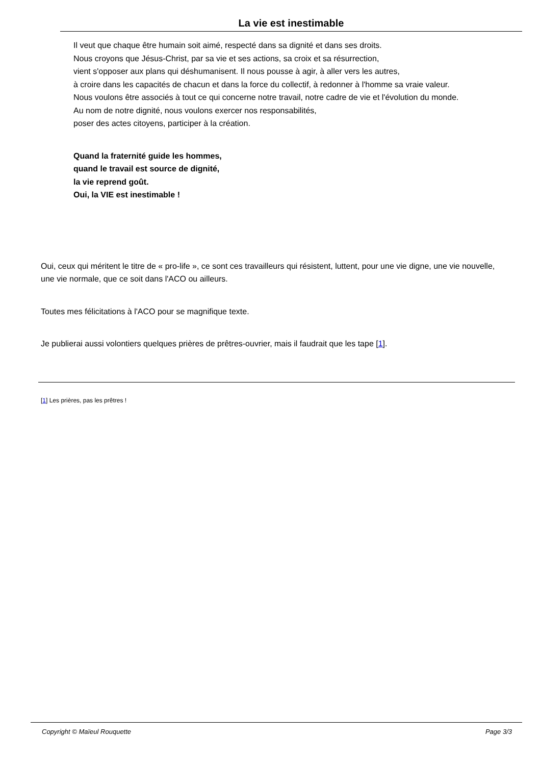La vie est inestimable
Il veut que chaque être humain soit aimé, respecté dans sa dignité et dans ses droits.
Nous croyons que Jésus-Christ, par sa vie et ses actions, sa croix et sa résurrection,
vient s'opposer aux plans qui déshumanisent. Il nous pousse à agir, à aller vers les autres,
à croire dans les capacités de chacun et dans la force du collectif, à redonner à l'homme sa vraie valeur.
Nous voulons être associés à tout ce qui concerne notre travail, notre cadre de vie et l'évolution du monde.
Au nom de notre dignité, nous voulons exercer nos responsabilités,
poser des actes citoyens, participer à la création.
Quand la fraternité guide les hommes,
quand le travail est source de dignité,
la vie reprend goût.
Oui, la VIE est inestimable !
Oui, ceux qui méritent le titre de « pro-life », ce sont ces travailleurs qui résistent, luttent, pour une vie digne, une vie nouvelle, une vie normale, que ce soit dans l'ACO ou ailleurs.
Toutes mes félicitations à l'ACO pour se magnifique texte.
Je publierai aussi volontiers quelques prières de prêtres-ouvrier, mais il faudrait que les tape [1].
[1] Les prières, pas les prêtres !
Copyright © Maïeul Rouquette Page 3/3